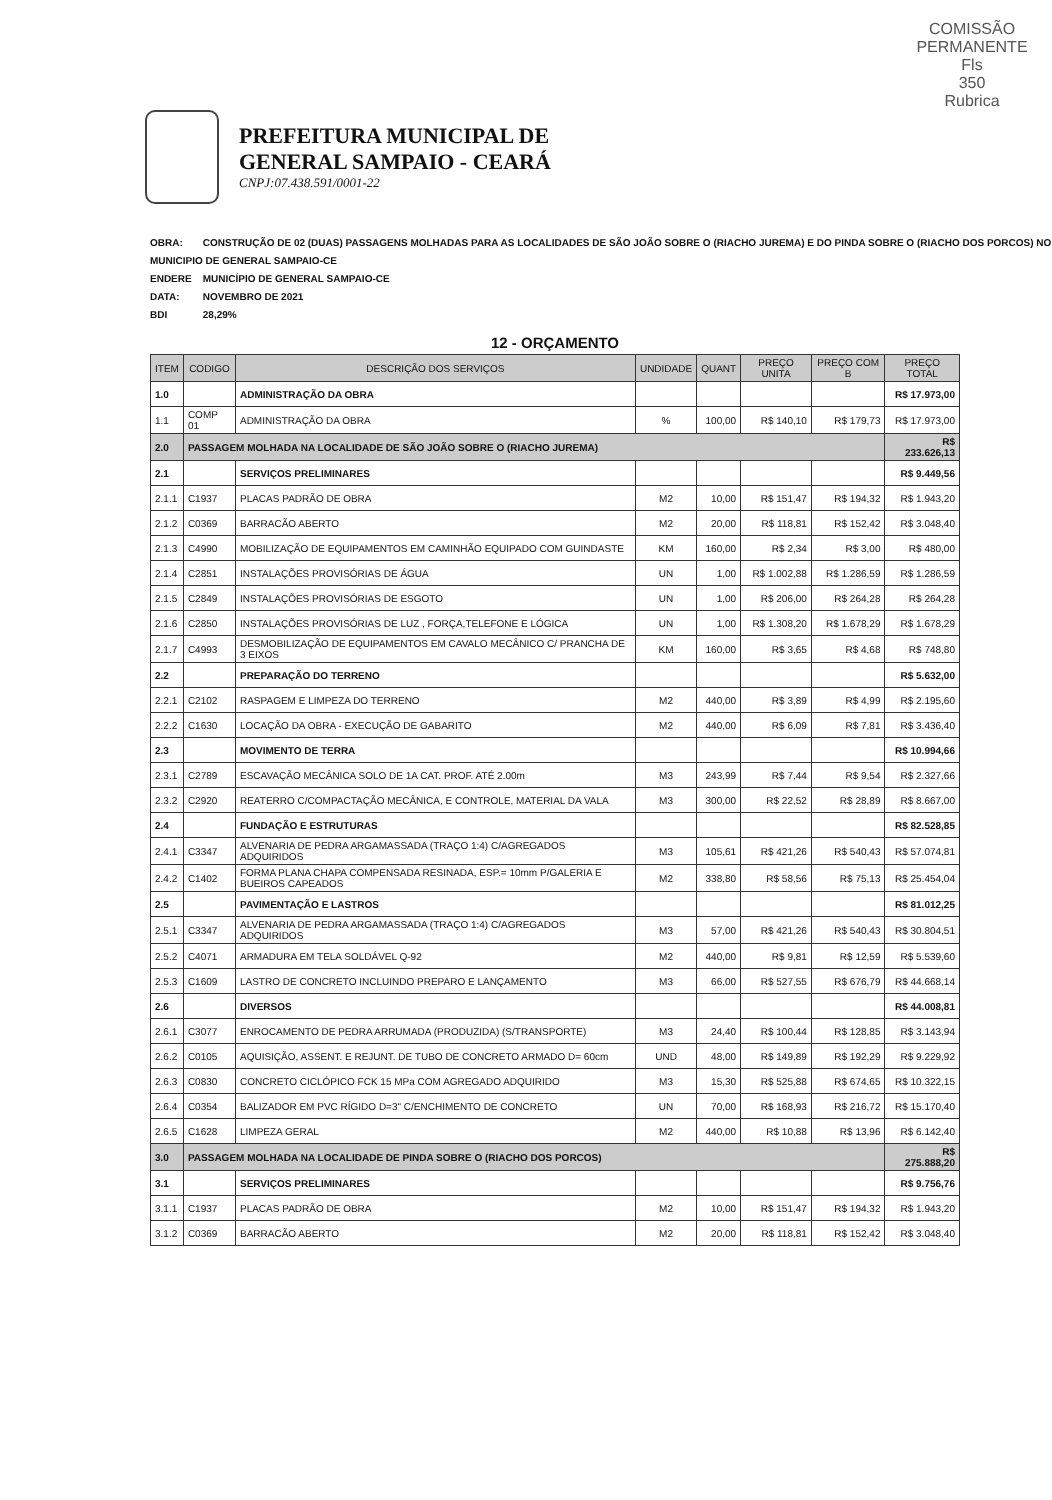COMISSÃO PERMANENTE
Fls
350
Rubrica
PREFEITURA MUNICIPAL DE
GENERAL SAMPAIO - CEARÁ
CNPJ:07.438.591/0001-22
OBRA: CONSTRUÇÃO DE 02 (DUAS) PASSAGENS MOLHADAS PARA AS LOCALIDADES DE SÃO JOÃO SOBRE O (RIACHO JUREMA) E DO PINDA SOBRE O (RIACHO DOS PORCOS) NO MUNICIPIO DE GENERAL SAMPAIO-CE
ENDERE MUNICÍPIO DE GENERAL SAMPAIO-CE
DATA: NOVEMBRO DE 2021
BDI 28,29%
| 12 - ORÇAMENTO | | | | | | | |
| ITEM | CODIGO | DESCRIÇÃO DOS SERVIÇOS | UNDIDADE | QUANT | PREÇO UNITA | PREÇO COM B | PREÇO TOTAL |
| 1.0 | | ADMINISTRAÇÃO DA OBRA | | | | | R$ 17.973,00 |
| 1.1 | COMP 01 | ADMINISTRAÇÃO DA OBRA | % | 100,00 | R$ 140,10 | R$ 179,73 | R$ 17.973,00 |
| 2.0 | PASSAGEM MOLHADA NA LOCALIDADE DE SÃO JOÃO SOBRE O (RIACHO JUREMA) | | | | | | R$ 233.626,13 |
| 2.1 | | SERVIÇOS PRELIMINARES | | | | | R$ 9.449,56 |
| 2.1.1 | C1937 | PLACAS PADRÃO DE OBRA | M2 | 10,00 | R$ 151,47 | R$ 194,32 | R$ 1.943,20 |
| 2.1.2 | C0369 | BARRACÃO ABERTO | M2 | 20,00 | R$ 118,81 | R$ 152,42 | R$ 3.048,40 |
| 2.1.3 | C4990 | MOBILIZAÇÃO DE EQUIPAMENTOS EM CAMINHÃO EQUIPADO COM GUINDASTE | KM | 160,00 | R$ 2,34 | R$ 3,00 | R$ 480,00 |
| 2.1.4 | C2851 | INSTALAÇÕES PROVISÓRIAS DE ÁGUA | UN | 1,00 | R$ 1.002,88 | R$ 1.286,59 | R$ 1.286,59 |
| 2.1.5 | C2849 | INSTALAÇÕES PROVISÓRIAS DE ESGOTO | UN | 1,00 | R$ 206,00 | R$ 264,28 | R$ 264,28 |
| 2.1.6 | C2850 | INSTALAÇÕES PROVISÓRIAS DE LUZ , FORÇA,TELEFONE E LÓGICA | UN | 1,00 | R$ 1.308,20 | R$ 1.678,29 | R$ 1.678,29 |
| 2.1.7 | C4993 | DESMOBILIZAÇÃO DE EQUIPAMENTOS EM CAVALO MECÂNICO C/ PRANCHA DE 3 EIXOS | KM | 160,00 | R$ 3,65 | R$ 4,68 | R$ 748,80 |
| 2.2 | | PREPARAÇÃO DO TERRENO | | | | | R$ 5.632,00 |
| 2.2.1 | C2102 | RASPAGEM E LIMPEZA DO TERRENO | M2 | 440,00 | R$ 3,89 | R$ 4,99 | R$ 2.195,60 |
| 2.2.2 | C1630 | LOCAÇÃO DA OBRA - EXECUÇÃO DE GABARITO | M2 | 440,00 | R$ 6,09 | R$ 7,81 | R$ 3.436,40 |
| 2.3 | | MOVIMENTO DE TERRA | | | | | R$ 10.994,66 |
| 2.3.1 | C2789 | ESCAVAÇÃO MECÂNICA SOLO DE 1A CAT. PROF. ATÉ 2.00m | M3 | 243,99 | R$ 7,44 | R$ 9,54 | R$ 2.327,66 |
| 2.3.2 | C2920 | REATERRO C/COMPACTAÇÃO MECÂNICA, E CONTROLE, MATERIAL DA VALA | M3 | 300,00 | R$ 22,52 | R$ 28,89 | R$ 8.667,00 |
| 2.4 | | FUNDAÇÃO E ESTRUTURAS | | | | | R$ 82.528,85 |
| 2.4.1 | C3347 | ALVENARIA DE PEDRA ARGAMASSADA (TRAÇO 1:4) C/AGREGADOS ADQUIRIDOS | M3 | 105,61 | R$ 421,26 | R$ 540,43 | R$ 57.074,81 |
| 2.4.2 | C1402 | FORMA PLANA CHAPA COMPENSADA RESINADA, ESP.= 10mm P/GALERIA E BUEIROS CAPEADOS | M2 | 338,80 | R$ 58,56 | R$ 75,13 | R$ 25.454,04 |
| 2.5 | | PAVIMENTAÇÃO E LASTROS | | | | | R$ 81.012,25 |
| 2.5.1 | C3347 | ALVENARIA DE PEDRA ARGAMASSADA (TRAÇO 1:4) C/AGREGADOS ADQUIRIDOS | M3 | 57,00 | R$ 421,26 | R$ 540,43 | R$ 30.804,51 |
| 2.5.2 | C4071 | ARMADURA EM TELA SOLDÁVEL Q-92 | M2 | 440,00 | R$ 9,81 | R$ 12,59 | R$ 5.539,60 |
| 2.5.3 | C1609 | LASTRO DE CONCRETO INCLUINDO PREPARO E LANÇAMENTO | M3 | 66,00 | R$ 527,55 | R$ 676,79 | R$ 44.668,14 |
| 2.6 | | DIVERSOS | | | | | R$ 44.008,81 |
| 2.6.1 | C3077 | ENROCAMENTO DE PEDRA ARRUMADA (PRODUZIDA) (S/TRANSPORTE) | M3 | 24,40 | R$ 100,44 | R$ 128,85 | R$ 3.143,94 |
| 2.6.2 | C0105 | AQUISIÇÃO, ASSENT. E REJUNT. DE TUBO DE CONCRETO ARMADO D= 60cm | UND | 48,00 | R$ 149,89 | R$ 192,29 | R$ 9.229,92 |
| 2.6.3 | C0830 | CONCRETO CICLÓPICO FCK 15 MPa COM AGREGADO ADQUIRIDO | M3 | 15,30 | R$ 525,88 | R$ 674,65 | R$ 10.322,15 |
| 2.6.4 | C0354 | BALIZADOR EM PVC RÍGIDO D=3" C/ENCHIMENTO DE CONCRETO | UN | 70,00 | R$ 168,93 | R$ 216,72 | R$ 15.170,40 |
| 2.6.5 | C1628 | LIMPEZA GERAL | M2 | 440,00 | R$ 10,88 | R$ 13,96 | R$ 6.142,40 |
| 3.0 | PASSAGEM MOLHADA NA LOCALIDADE DE PINDA SOBRE O (RIACHO DOS PORCOS) | | | | | | R$ 275.888,20 |
| 3.1 | | SERVIÇOS PRELIMINARES | | | | | R$ 9.756,76 |
| 3.1.1 | C1937 | PLACAS PADRÃO DE OBRA | M2 | 10,00 | R$ 151,47 | R$ 194,32 | R$ 1.943,20 |
| 3.1.2 | C0369 | BARRACÃO ABERTO | M2 | 20,00 | R$ 118,81 | R$ 152,42 | R$ 3.048,40 |